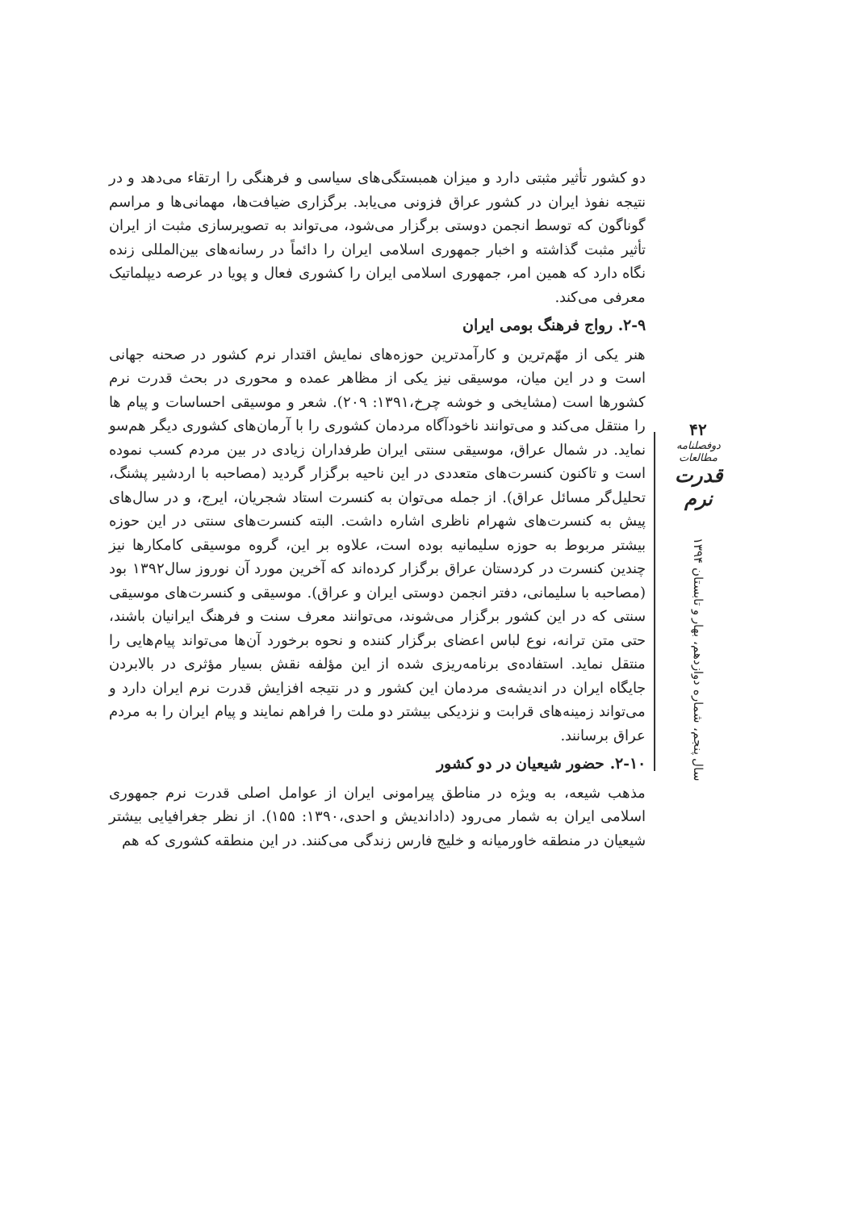دو کشور تأثیر مثبتی دارد و میزان همبستگی‌های سیاسی و فرهنگی را ارتقاء می‌دهد و در نتیجه نفوذ ایران در کشور عراق فزونی می‌یابد. برگزاری ضیافت‌ها، مهمانی‌ها و مراسم گوناگون که توسط انجمن دوستی برگزار می‌شود، می‌تواند به تصویرسازی مثبت از ایران تأثیر مثبت گذاشته و اخبار جمهوری اسلامی ایران را دائماً در رسانه‌های بین‌المللی زنده نگاه دارد که همین امر، جمهوری اسلامی ایران را کشوری فعال و پویا در عرصه دیپلماتیک معرفی می‌کند.
۲-۹. رواج فرهنگ بومی ایران
هنر یکی از مهّم‌ترین و کارآمدترین حوزه‌های نمایش اقتدار نرم کشور در صحنه جهانی است و در این میان، موسیقی نیز یکی از مظاهر عمده و محوری در بحث قدرت نرم کشورها است (مشایخی و خوشه چرخ،۱۳۹۱: ۲۰۹). شعر و موسیقی احساسات و پیام ها را منتقل می‌کند و می‌توانند ناخودآگاه مردمان کشوری را با آرمان‌های کشوری دیگر هم‌سو نماید. در شمال عراق، موسیقی سنتی ایران طرفداران زیادی در بین مردم کسب نموده است و تاکنون کنسرت‌های متعددی در این ناحیه برگزار گردید (مصاحبه با اردشیر پشنگ، تحلیل‌گر مسائل عراق). از جمله می‌توان به کنسرت استاد شجریان، ایرج، و در سال‌های پیش به کنسرت‌های شهرام ناظری اشاره داشت. البته کنسرت‌های سنتی در این حوزه بیشتر مربوط به حوزه سلیمانیه بوده است، علاوه بر این، گروه موسیقی کامکارها نیز چندین کنسرت در کردستان عراق برگزار کرده‌اند که آخرین مورد آن نوروز سال۱۳۹۲ بود (مصاحبه با سلیمانی، دفتر انجمن دوستی ایران و عراق). موسیقی و کنسرت‌های موسیقی سنتی که در این کشور برگزار می‌شوند، می‌توانند معرف سنت و فرهنگ ایرانیان باشند، حتی متن ترانه، نوع لباس اعضای برگزار کننده و نحوه برخورد آن‌ها می‌تواند پیام‌هایی را منتقل نماید. استفاده‌ی برنامه‌ریزی شده از این مؤلفه نقش بسیار مؤثری در بالابردن جایگاه ایران در اندیشه‌ی مردمان این کشور و در نتیجه افزایش قدرت نرم ایران دارد و می‌تواند زمینه‌های قرابت و نزدیکی بیشتر دو ملت را فراهم نمایند و پیام ایران را به مردم عراق برسانند.
۲-۱۰. حضور شیعیان در دو کشور
مذهب شیعه، به ویژه در مناطق پیرامونی ایران از عوامل اصلی قدرت نرم جمهوری اسلامی ایران به شمار می‌رود (دادانديش و احدی،۱۳۹۰: ۱۵۵). از نظر جغرافیایی بیشتر شیعیان در منطقه خاورمیانه و خلیج فارس زندگی می‌کنند. در این منطقه کشوری که هم
۴۲
دوفصلنامه مطالعات
قدرت نرم
سال پنجم، شماره دوازدهم، بهار و تابستان ۱۳۹۴